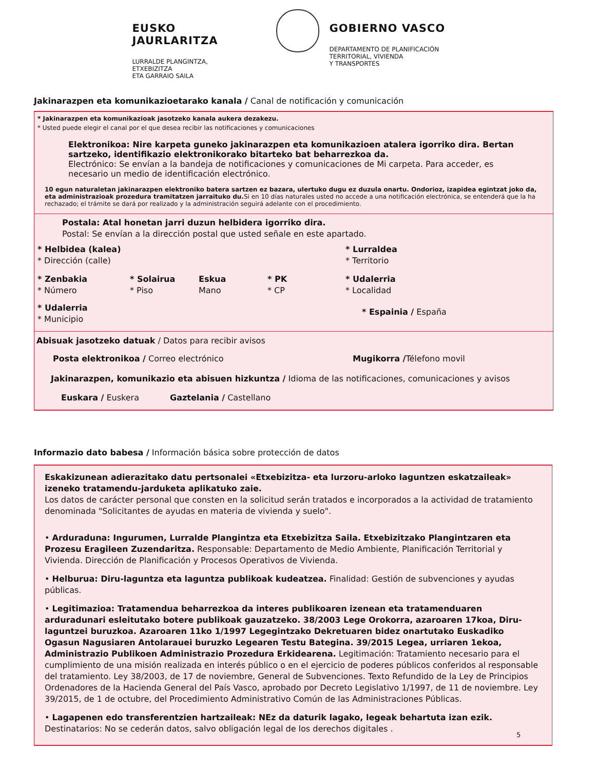EUSKO JAURLARITZA
LURRALDE PLANGINTZA,
ETXEBIZITZA
ETA GARRAIO SAILA
GOBIERNO VASCO
DEPARTAMENTO DE PLANIFICACIÓN
TERRITORIAL, VIVIENDA
Y TRANSPORTES
Jakinarazpen eta komunikazioetarako kanala / Canal de notificación y comunicación
* Jakinarazpen eta komunikazioak jasotzeko kanala aukera dezakezu.
* Usted puede elegir el canal por el que desea recibir las notificaciones y comunicaciones
Elektronikoa: Nire karpeta guneko jakinarazpen eta komunikazioen atalera igorriko dira. Bertan sartzeko, identifikazio elektronikorako bitarteko bat beharrezkoa da.
Electrónico: Se envían a la bandeja de notificaciones y comunicaciones de Mi carpeta. Para acceder, es necesario un medio de identificación electrónico.
10 egun naturaletan jakinarazpen elektroniko batera sartzen ez bazara, ulertuko dugu ez duzula onartu. Ondorioz, izapidea egintzat joko da, eta administrazioak prozedura tramitatzen jarraituko du. Si en 10 días naturales usted no accede a una notificación electrónica, se entenderá que la ha rechazado; el trámite se dará por realizado y la administración seguirá adelante con el procedimiento.
Postala: Atal honetan jarri duzun helbidera igorriko dira.
Postal: Se envían a la dirección postal que usted señale en este apartado.
* Helbidea (kalea)
* Dirección (calle)
* Lurraldea
* Territorio
* Zenbakia
* Número
* Solairua
* Piso
Eskua
Mano
* PK
* CP
* Udalerria
* Localidad
* Udalerria
* Municipio
* Espainia / España
Abisuak jasotzeko datuak / Datos para recibir avisos
Posta elektronikoa / Correo electrónico Mugikorra /Télefono movil
Jakinarazpen, komunikazio eta abisuen hizkuntza / Idioma de las notificaciones, comunicaciones y avisos
Euskara / Euskera Gaztelania / Castellano
Informazio dato babesa / Información básica sobre protección de datos
Eskakizunean adierazitako datu pertsonalei «Etxebizitza- eta lurzoru-arloko laguntzen eskatzaileak» izeneko tratamendu-jarduketa aplikatuko zaie.
Los datos de carácter personal que consten en la solicitud serán tratados e incorporados a la actividad de tratamiento denominada "Solicitantes de ayudas en materia de vivienda y suelo".
• Arduraduna: Ingurumen, Lurralde Plangintza eta Etxebizitza Saila. Etxebizitzako Plangintzaren eta Prozesu Eragileen Zuzendaritza. Responsable: Departamento de Medio Ambiente, Planificación Territorial y Vivienda. Dirección de Planificación y Procesos Operativos de Vivienda.
• Helburua: Diru-laguntza eta laguntza publikoak kudeatzea. Finalidad: Gestión de subvenciones y ayudas públicas.
• Legitimazioa: Tratamendua beharrezkoa da interes publikoaren izenean eta tratamenduaren arduradunari esleitutako botere publikoak gauzatzeko. 38/2003 Lege Orokorra, azaroaren 17koa, Diru-laguntzei buruzkoa. Azaroaren 11ko 1/1997 Legegintzako Dekretuaren bidez onartutako Euskadiko Ogasun Nagusiaren Antolarauei buruzko Legearen Testu Bategina. 39/2015 Legea, urriaren 1ekoa, Administrazio Publikoen Administrazio Prozedura Erkidearena. Legitimación: Tratamiento necesario para el cumplimiento de una misión realizada en interés público o en el ejercicio de poderes públicos conferidos al responsable del tratamiento. Ley 38/2003, de 17 de noviembre, General de Subvenciones. Texto Refundido de la Ley de Principios Ordenadores de la Hacienda General del País Vasco, aprobado por Decreto Legislativo 1/1997, de 11 de noviembre. Ley 39/2015, de 1 de octubre, del Procedimiento Administrativo Común de las Administraciones Públicas.
• Lagapenen edo transferentzien hartzaileak: NEz da daturik lagako, legeak behartuta izan ezik. Destinatarios: No se cederán datos, salvo obligación legal de los derechos digitales .
5